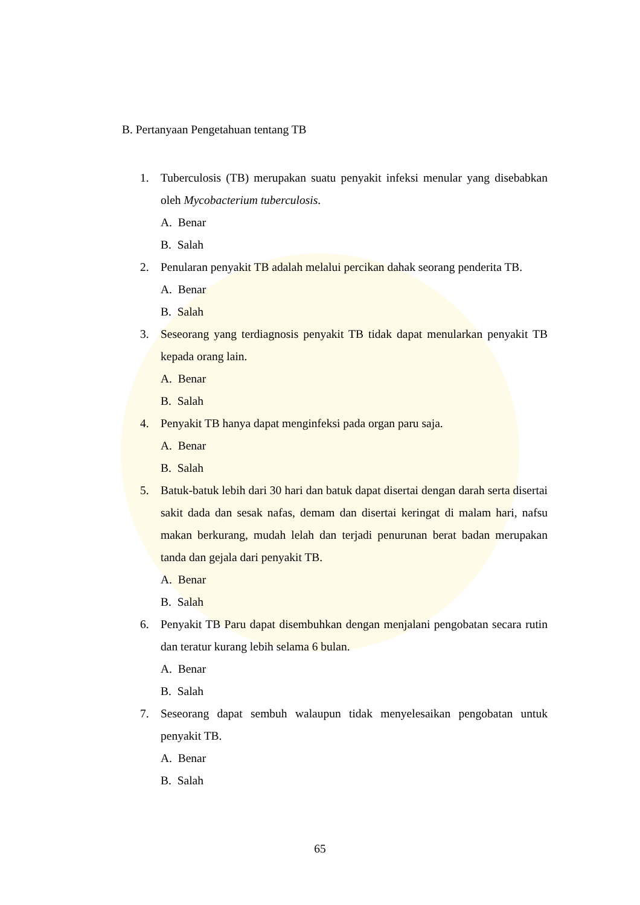B. Pertanyaan Pengetahuan tentang TB
1. Tuberculosis (TB) merupakan suatu penyakit infeksi menular yang disebabkan oleh Mycobacterium tuberculosis.
A. Benar
B. Salah
2. Penularan penyakit TB adalah melalui percikan dahak seorang penderita TB.
A. Benar
B. Salah
3. Seseorang yang terdiagnosis penyakit TB tidak dapat menularkan penyakit TB kepada orang lain.
A. Benar
B. Salah
4. Penyakit TB hanya dapat menginfeksi pada organ paru saja.
A. Benar
B. Salah
5. Batuk-batuk lebih dari 30 hari dan batuk dapat disertai dengan darah serta disertai sakit dada dan sesak nafas, demam dan disertai keringat di malam hari, nafsu makan berkurang, mudah lelah dan terjadi penurunan berat badan merupakan tanda dan gejala dari penyakit TB.
A. Benar
B. Salah
6. Penyakit TB Paru dapat disembuhkan dengan menjalani pengobatan secara rutin dan teratur kurang lebih selama 6 bulan.
A. Benar
B. Salah
7. Seseorang dapat sembuh walaupun tidak menyelesaikan pengobatan untuk penyakit TB.
A. Benar
B. Salah
65